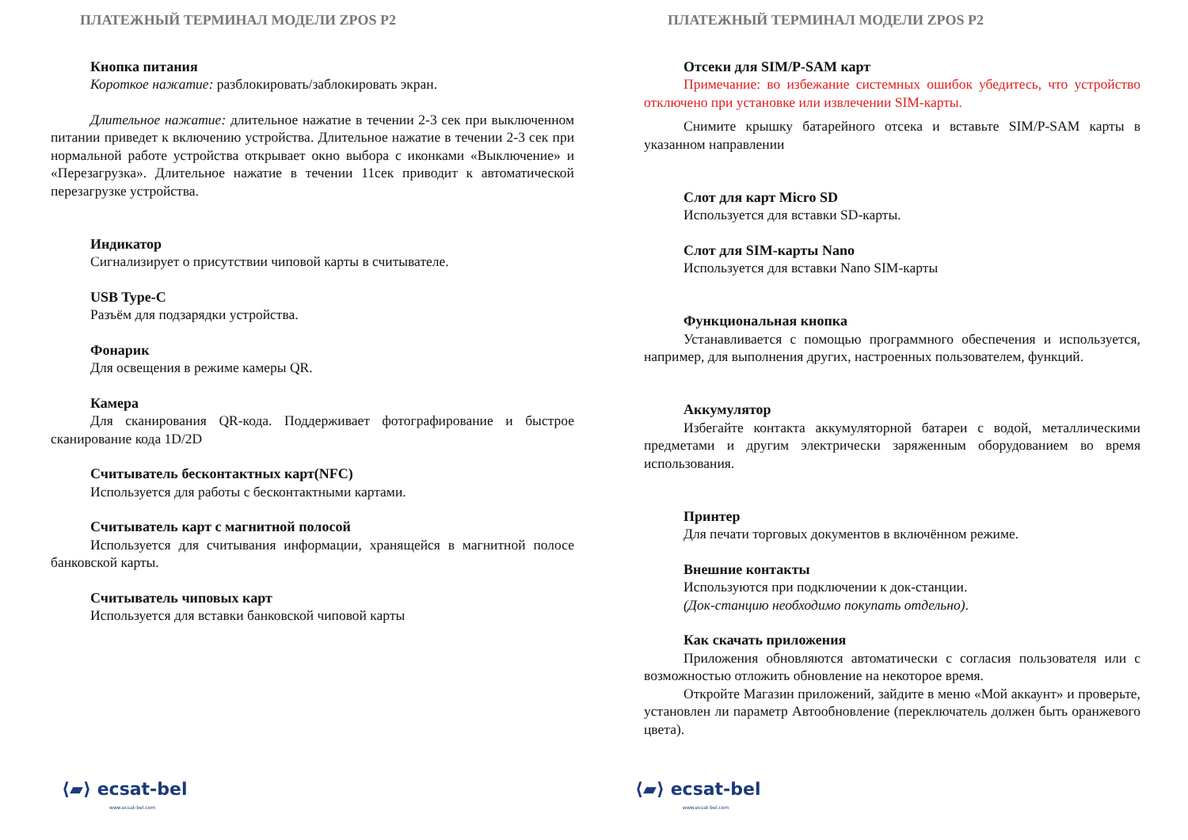ПЛАТЕЖНЫЙ ТЕРМИНАЛ МОДЕЛИ ZPOS P2
Кнопка питания
Короткое нажатие: разблокировать/заблокировать экран.
Длительное нажатие: длительное нажатие в течении 2-3 сек при выключенном питании приведет к включению устройства. Длительное нажатие в течении 2-3 сек при нормальной работе устройства открывает окно выбора с иконками «Выключение» и «Перезагрузка». Длительное нажатие в течении 11сек приводит к автоматической перезагрузке устройства.
Индикатор
Сигнализирует о присутствии чиповой карты в считывателе.
USB Type-C
Разъём для подзарядки устройства.
Фонарик
Для освещения в режиме камеры QR.
Камера
Для сканирования QR-кода. Поддерживает фотографирование и быстрое сканирование кода 1D/2D
Считыватель бесконтактных карт(NFC)
Используется для работы с бесконтактными картами.
Считыватель карт с магнитной полосой
Используется для считывания информации, хранящейся в магнитной полосе банковской карты.
Считыватель чиповых карт
Используется для вставки банковской чиповой карты
⟨▰⟩ ecsat-bel
www.ecsat-bel.com
ПЛАТЕЖНЫЙ ТЕРМИНАЛ МОДЕЛИ ZPOS P2
Отсеки для SIM/P-SAM карт
Примечание: во избежание системных ошибок убедитесь, что устройство отключено при установке или извлечении SIM-карты.
Снимите крышку батарейного отсека и вставьте SIM/P-SAM карты в указанном направлении
Слот для карт Micro SD
Используется для вставки SD-карты.
Слот для SIM-карты Nano
Используется для вставки Nano SIM-карты
Функциональная кнопка
Устанавливается с помощью программного обеспечения и используется, например, для выполнения других, настроенных пользователем, функций.
Аккумулятор
Избегайте контакта аккумуляторной батареи с водой, металлическими предметами и другим электрически заряженным оборудованием во время использования.
Принтер
Для печати торговых документов в включённом режиме.
Внешние контакты
Используются при подключении к док-станции.
(Док-станцию необходимо покупать отдельно).
Как скачать приложения
Приложения обновляются автоматически с согласия пользователя или с возможностью отложить обновление на некоторое время.
Откройте Магазин приложений, зайдите в меню «Мой аккаунт» и проверьте, установлен ли параметр Автообновление (переключатель должен быть оранжевого цвета).
⟨▰⟩ ecsat-bel
www.ecsat-bel.com